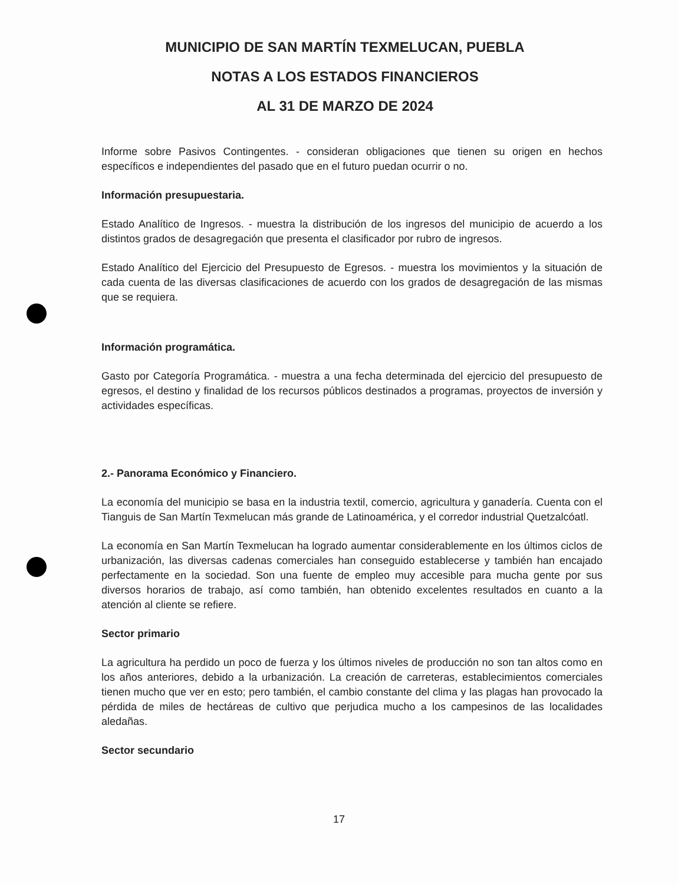MUNICIPIO DE SAN MARTÍN TEXMELUCAN, PUEBLA
NOTAS A LOS ESTADOS FINANCIEROS
AL 31 DE MARZO DE 2024
Informe sobre Pasivos Contingentes. - consideran obligaciones que tienen su origen en hechos específicos e independientes del pasado que en el futuro puedan ocurrir o no.
Información presupuestaria.
Estado Analítico de Ingresos. - muestra la distribución de los ingresos del municipio de acuerdo a los distintos grados de desagregación que presenta el clasificador por rubro de ingresos.
Estado Analítico del Ejercicio del Presupuesto de Egresos. - muestra los movimientos y la situación de cada cuenta de las diversas clasificaciones de acuerdo con los grados de desagregación de las mismas que se requiera.
Información programática.
Gasto por Categoría Programática. - muestra a una fecha determinada del ejercicio del presupuesto de egresos, el destino y finalidad de los recursos públicos destinados a programas, proyectos de inversión y actividades específicas.
2.- Panorama Económico y Financiero.
La economía del municipio se basa en la industria textil, comercio, agricultura y ganadería. Cuenta con el Tianguis de San Martín Texmelucan más grande de Latinoamérica, y el corredor industrial Quetzalcóatl.
La economía en San Martín Texmelucan ha logrado aumentar considerablemente en los últimos ciclos de urbanización, las diversas cadenas comerciales han conseguido establecerse y también han encajado perfectamente en la sociedad. Son una fuente de empleo muy accesible para mucha gente por sus diversos horarios de trabajo, así como también, han obtenido excelentes resultados en cuanto a la atención al cliente se refiere.
Sector primario
La agricultura ha perdido un poco de fuerza y los últimos niveles de producción no son tan altos como en los años anteriores, debido a la urbanización. La creación de carreteras, establecimientos comerciales tienen mucho que ver en esto; pero también, el cambio constante del clima y las plagas han provocado la pérdida de miles de hectáreas de cultivo que perjudica mucho a los campesinos de las localidades aledañas.
Sector secundario
17